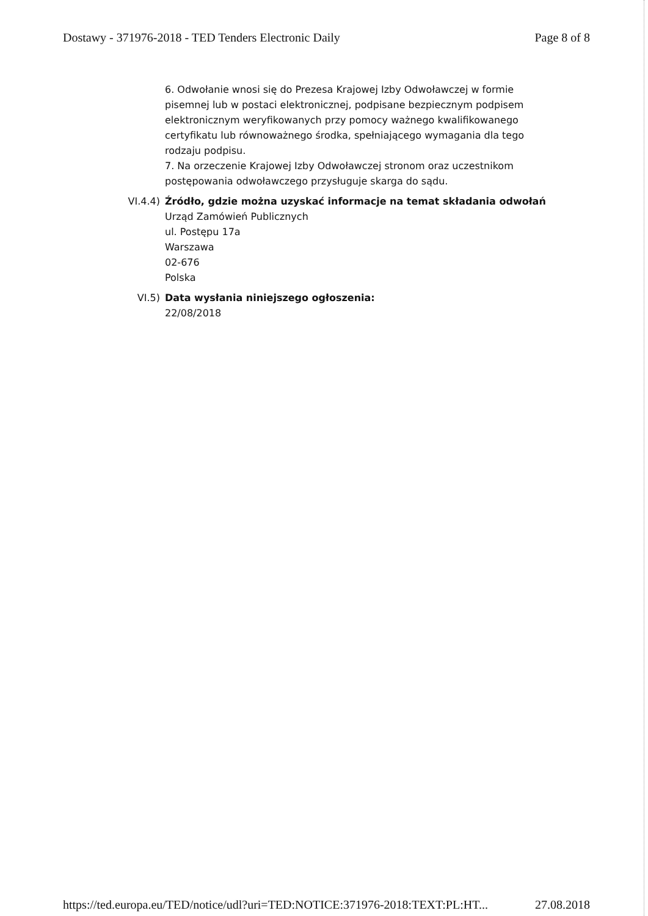Dostawy - 371976-2018 - TED Tenders Electronic Daily Page 8 of 8
6. Odwołanie wnosi się do Prezesa Krajowej Izby Odwoławczej w formie pisemnej lub w postaci elektronicznej, podpisane bezpiecznym podpisem elektronicznym weryfikowanych przy pomocy ważnego kwalifikowanego certyfikatu lub równoważnego środka, spełniającego wymagania dla tego rodzaju podpisu.
7. Na orzeczenie Krajowej Izby Odwoławczej stronom oraz uczestnikom postępowania odwoławczego przysługuje skarga do sądu.
VI.4.4) Źródło, gdzie można uzyskać informacje na temat składania odwołań
Urząd Zamówień Publicznych
ul. Postępu 17a
Warszawa
02-676
Polska
VI.5) Data wysłania niniejszego ogłoszenia:
22/08/2018
https://ted.europa.eu/TED/notice/udl?uri=TED:NOTICE:371976-2018:TEXT:PL:HT... 27.08.2018